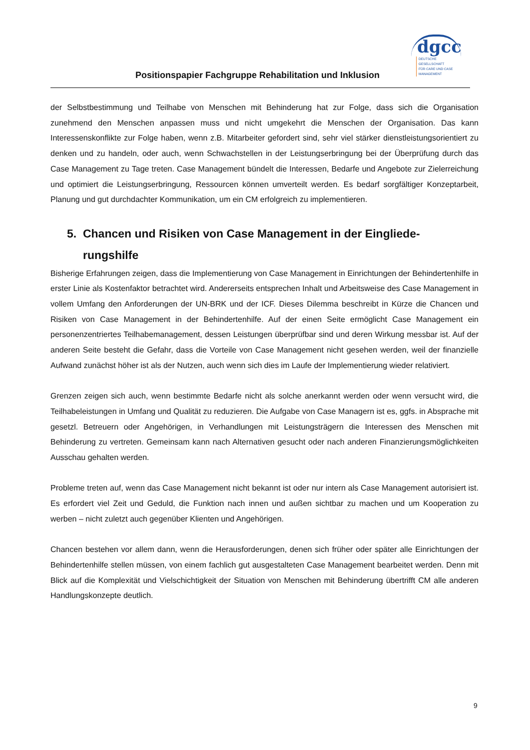Positionspapier Fachgruppe Rehabilitation und Inklusion
dgcc
DEUTSCHE GESELLSCHAFT
FÜR CARE UND CASE
MANAGEMENT
der Selbstbestimmung und Teilhabe von Menschen mit Behinderung hat zur Folge, dass sich die Organisation zunehmend den Menschen anpassen muss und nicht umgekehrt die Menschen der Organisation. Das kann Interessenskonflikte zur Folge haben, wenn z.B. Mitarbeiter gefordert sind, sehr viel stärker dienstleistungsorientiert zu denken und zu handeln, oder auch, wenn Schwachstellen in der Leistungserbringung bei der Überprüfung durch das Case Management zu Tage treten. Case Management bündelt die Interessen, Bedarfe und Angebote zur Zielerreichung und optimiert die Leistungserbringung, Ressourcen können umverteilt werden. Es bedarf sorgfältiger Konzeptarbeit, Planung und gut durchdachter Kommunikation, um ein CM erfolgreich zu implementieren.
5. Chancen und Risiken von Case Management in der Eingliede-
rungshilfe
Bisherige Erfahrungen zeigen, dass die Implementierung von Case Management in Einrichtungen der Behindertenhilfe in erster Linie als Kostenfaktor betrachtet wird. Andererseits entsprechen Inhalt und Arbeitsweise des Case Management in vollem Umfang den Anforderungen der UN-BRK und der ICF. Dieses Dilemma beschreibt in Kürze die Chancen und Risiken von Case Management in der Behindertenhilfe. Auf der einen Seite ermöglicht Case Management ein personenzentriertes Teilhabemanagement, dessen Leistungen überprüfbar sind und deren Wirkung messbar ist. Auf der anderen Seite besteht die Gefahr, dass die Vorteile von Case Management nicht gesehen werden, weil der finanzielle Aufwand zunächst höher ist als der Nutzen, auch wenn sich dies im Laufe der Implementierung wieder relativiert.
Grenzen zeigen sich auch, wenn bestimmte Bedarfe nicht als solche anerkannt werden oder wenn versucht wird, die Teilhabeleistungen in Umfang und Qualität zu reduzieren. Die Aufgabe von Case Managern ist es, ggfs. in Absprache mit gesetzl. Betreuern oder Angehörigen, in Verhandlungen mit Leistungsträgern die Interessen des Menschen mit Behinderung zu vertreten. Gemeinsam kann nach Alternativen gesucht oder nach anderen Finanzierungsmöglichkeiten Ausschau gehalten werden.
Probleme treten auf, wenn das Case Management nicht bekannt ist oder nur intern als Case Management autorisiert ist. Es erfordert viel Zeit und Geduld, die Funktion nach innen und außen sichtbar zu machen und um Kooperation zu werben – nicht zuletzt auch gegenüber Klienten und Angehörigen.
Chancen bestehen vor allem dann, wenn die Herausforderungen, denen sich früher oder später alle Einrichtungen der Behindertenhilfe stellen müssen, von einem fachlich gut ausgestalteten Case Management bearbeitet werden. Denn mit Blick auf die Komplexität und Vielschichtigkeit der Situation von Menschen mit Behinderung übertrifft CM alle anderen Handlungskonzepte deutlich.
9